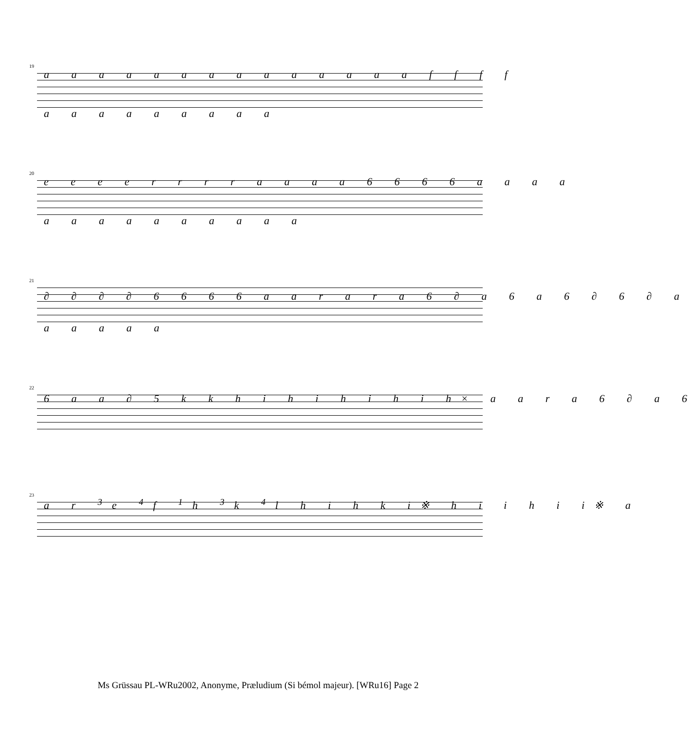19
a a a a a a a a a a a a a a f f f f
a a a a a a a a a
20
e e e e r r r r a a a a 6 6 6 6 a a a a
a a a a a a a a a a
21
∂ ∂ ∂ ∂ 6 6 6 6 a a r a r a 6 ∂ a 6 a 6 ∂ 6 ∂ a
a a a a a
22
6 a a ∂ 5 k k h i h i h i h i h× a a r a 6 ∂ a 6
23
a r <sup>3</sup>e <sup>4</sup>f <sup>1</sup>h <sup>3</sup>k <sup>4</sup>l h i h k i※ h i i h i i※ a
Ms Grüssau PL-WRu2002, Anonyme, Præludium (Si bémol majeur). [WRu16] Page 2